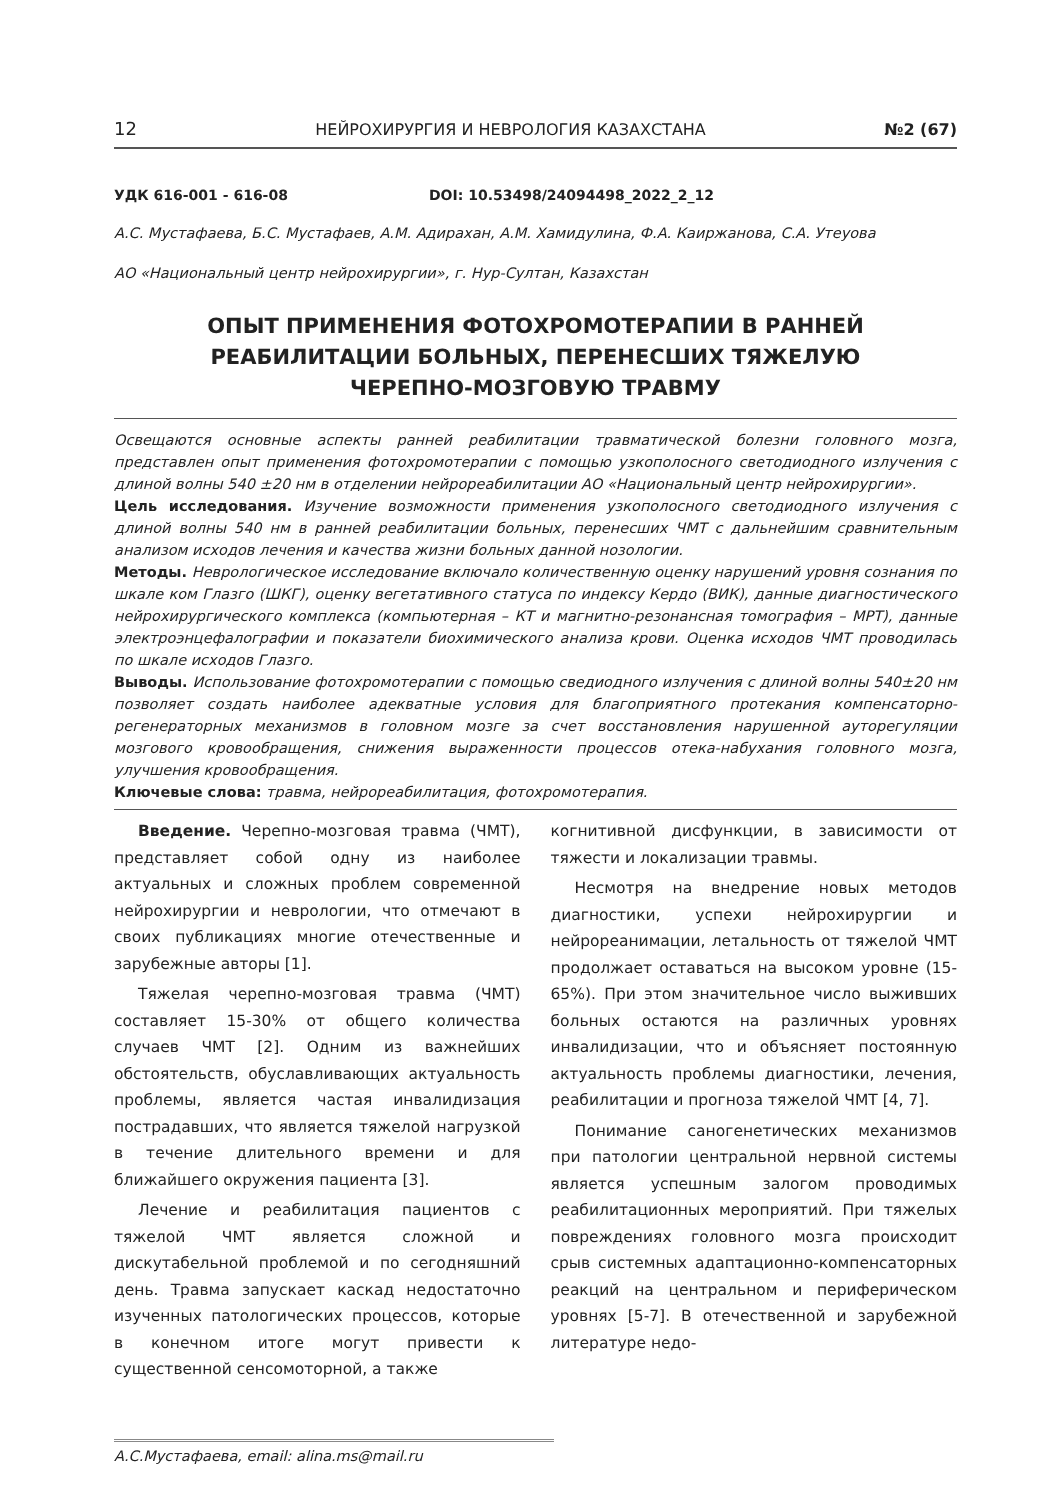12 НЕЙРОХИРУРГИЯ И НЕВРОЛОГИЯ КАЗАХСТАНА №2 (67)
УДК 616-001 - 616-08 DOI: 10.53498/24094498_2022_2_12
А.С. Мустафаева, Б.С. Мустафаев, А.М. Адирахан, А.М. Хамидулина, Ф.А. Каиржанова, С.А. Утеуова
АО «Национальный центр нейрохирургии», г. Нур-Султан, Казахстан
ОПЫТ ПРИМЕНЕНИЯ ФОТОХРОМОТЕРАПИИ В РАННЕЙ
РЕАБИЛИТАЦИИ БОЛЬНЫХ, ПЕРЕНЕСШИХ ТЯЖЕЛУЮ
ЧЕРЕПНО-МОЗГОВУЮ ТРАВМУ
Освещаются основные аспекты ранней реабилитации травматической болезни головного мозга, представлен опыт применения фотохромотерапии с помощью узкополосного светодиодного излучения с длиной волны 540 ±20 нм в отделении нейрореабилитации АО «Национальный центр нейрохирургии».
Цель исследования. Изучение возможности применения узкополосного светодиодного излучения с длиной волны 540 нм в ранней реабилитации больных, перенесших ЧМТ с дальнейшим сравнительным анализом исходов лечения и качества жизни больных данной нозологии.
Методы. Неврологическое исследование включало количественную оценку нарушений уровня сознания по шкале ком Глазго (ШКГ), оценку вегетативного статуса по индексу Кердо (ВИК), данные диагностического нейрохирургического комплекса (компьютерная – КТ и магнитно-резонансная томография – МРТ), данные электроэнцефалографии и показатели биохимического анализа крови. Оценка исходов ЧМТ проводилась по шкале исходов Глазго.
Выводы. Использование фотохромотерапии с помощью сведиодного излучения с длиной волны 540±20 нм позволяет создать наиболее адекватные условия для благоприятного протекания компенсаторно-регенераторных механизмов в головном мозге за счет восстановления нарушенной ауторегуляции мозгового кровообращения, снижения выраженности процессов отека-набухания головного мозга, улучшения кровообращения.
Ключевые слова: травма, нейрореабилитация, фотохромотерапия.
Введение. Черепно-мозговая травма (ЧМТ), представляет собой одну из наиболее актуальных и сложных проблем современной нейрохирургии и неврологии, что отмечают в своих публикациях многие отечественные и зарубежные авторы [1].
Тяжелая черепно-мозговая травма (ЧМТ) составляет 15-30% от общего количества случаев ЧМТ [2]. Одним из важнейших обстоятельств, обуславливающих актуальность проблемы, является частая инвалидизация пострадавших, что является тяжелой нагрузкой в течение длительного времени и для ближайшего окружения пациента [3].
Лечение и реабилитация пациентов с тяжелой ЧМТ является сложной и дискутабельной проблемой и по сегодняшний день. Травма запускает каскад недостаточно изученных патологических процессов, которые в конечном итоге могут привести к существенной сенсомоторной, а также
когнитивной дисфункции, в зависимости от тяжести и локализации травмы.
Несмотря на внедрение новых методов диагностики, успехи нейрохирургии и нейрореанимации, летальность от тяжелой ЧМТ продолжает оставаться на высоком уровне (15-65%). При этом значительное число выживших больных остаются на различных уровнях инвалидизации, что и объясняет постоянную актуальность проблемы диагностики, лечения, реабилитации и прогноза тяжелой ЧМТ [4, 7].
Понимание саногенетических механизмов при патологии центральной нервной системы является успешным залогом проводимых реабилитационных мероприятий. При тяжелых повреждениях головного мозга происходит срыв системных адаптационно-компенсаторных реакций на центральном и периферическом уровнях [5-7]. В отечественной и зарубежной литературе недо-
А.С.Мустафаева, email: alina.ms@mail.ru